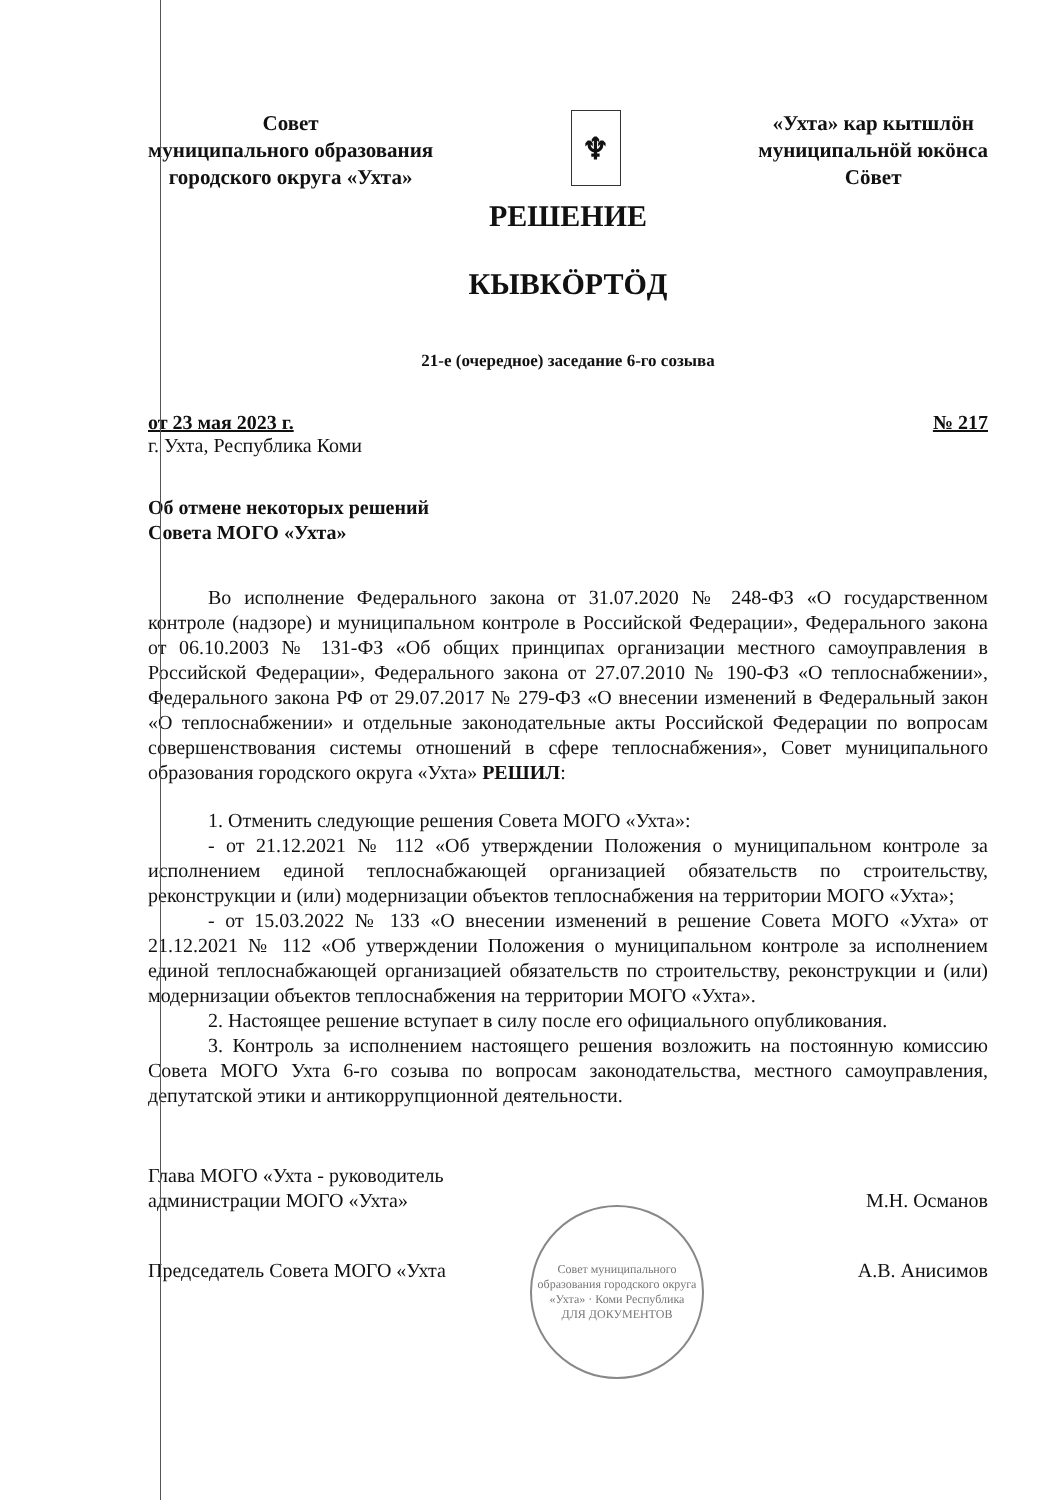Совет
муниципального образования
городского округа «Ухта»
♆
«Ухта» кар кытшлӧн
муниципальнӧй юкӧнса
Сӧвет
РЕШЕНИЕ
КЫВКӦРТӦД
21-е (очередное) заседание 6-го созыва
от 23 мая 2023 г. № 217
г. Ухта, Республика Коми
Об отмене некоторых решений
Совета МОГО «Ухта»
Во исполнение Федерального закона от 31.07.2020 № 248-ФЗ «О государственном контроле (надзоре) и муниципальном контроле в Российской Федерации», Федерального закона от 06.10.2003 № 131-ФЗ «Об общих принципах организации местного самоуправления в Российской Федерации», Федерального закона от 27.07.2010 № 190-ФЗ «О теплоснабжении», Федерального закона РФ от 29.07.2017 № 279-ФЗ «О внесении изменений в Федеральный закон «О теплоснабжении» и отдельные законодательные акты Российской Федерации по вопросам совершенствования системы отношений в сфере теплоснабжения», Совет муниципального образования городского округа «Ухта» РЕШИЛ:
1. Отменить следующие решения Совета МОГО «Ухта»:
- от 21.12.2021 № 112 «Об утверждении Положения о муниципальном контроле за исполнением единой теплоснабжающей организацией обязательств по строительству, реконструкции и (или) модернизации объектов теплоснабжения на территории МОГО «Ухта»;
- от 15.03.2022 № 133 «О внесении изменений в решение Совета МОГО «Ухта» от 21.12.2021 № 112 «Об утверждении Положения о муниципальном контроле за исполнением единой теплоснабжающей организацией обязательств по строительству, реконструкции и (или) модернизации объектов теплоснабжения на территории МОГО «Ухта».
2. Настоящее решение вступает в силу после его официального опубликования.
3. Контроль за исполнением настоящего решения возложить на постоянную комиссию Совета МОГО Ухта 6-го созыва по вопросам законодательства, местного самоуправления, депутатской этики и антикоррупционной деятельности.
Глава МОГО «Ухта - руководитель
администрации МОГО «Ухта»
М.Н. Османов
Председатель Совета МОГО «Ухта А.В. Анисимов
Совет муниципального образования городского округа «Ухта» · Коми Республика
ДЛЯ ДОКУМЕНТОВ